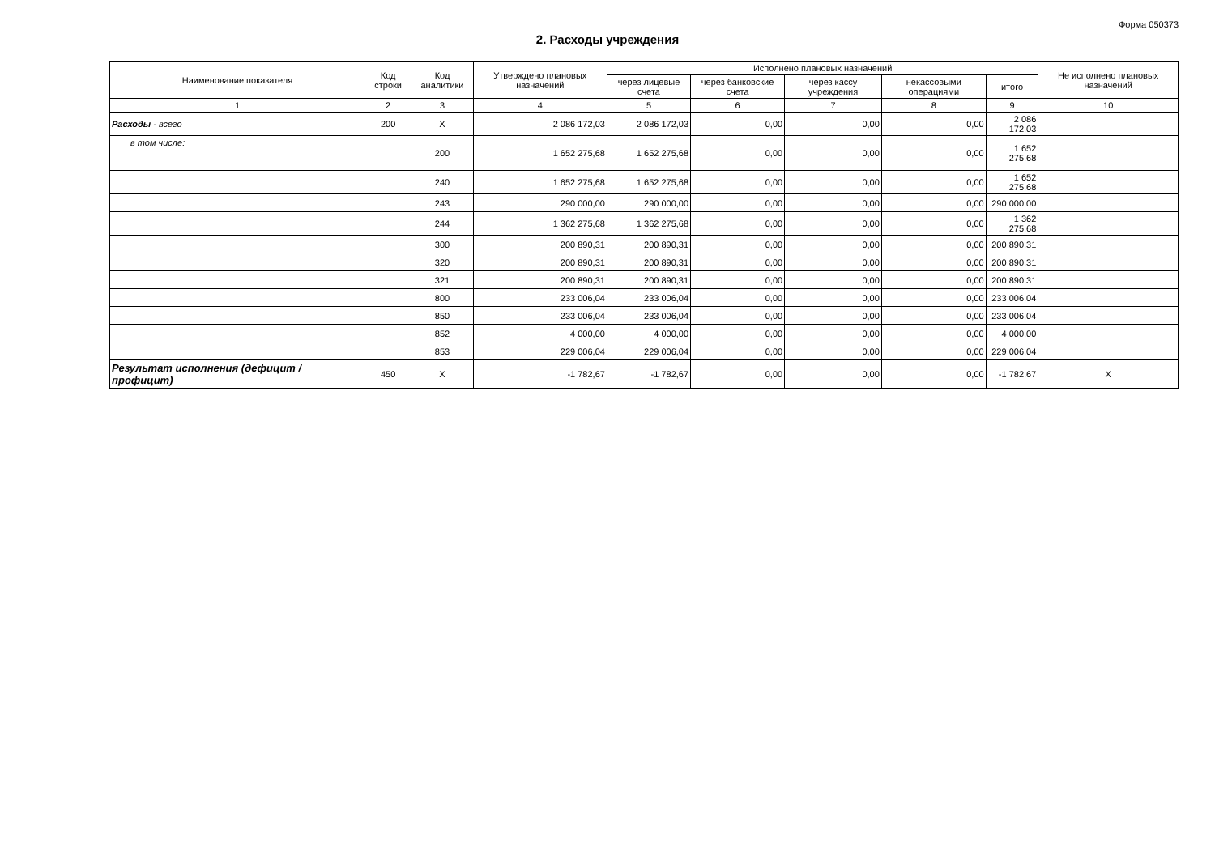Форма 050373
2. Расходы учреждения
| Наименование показателя | Код строки | Код аналитики | Утверждено плановых назначений | Исполнено плановых назначений | | | | | Не исполнено плановых назначений |
| --- | --- | --- | --- | --- | --- | --- | --- | --- | --- |
| | | | | через лицевые счета | через банковские счета | через кассу учреждения | некассовыми операциями | итого | |
| 1 | 2 | 3 | 4 | 5 | 6 | 7 | 8 | 9 | 10 |
| Расходы - всего | 200 | X | 2 086 172,03 | 2 086 172,03 | 0,00 | 0,00 | 0,00 | 2 086 172,03 | |
| в том числе: | | 200 | 1 652 275,68 | 1 652 275,68 | 0,00 | 0,00 | 0,00 | 1 652 275,68 | |
| | | 240 | 1 652 275,68 | 1 652 275,68 | 0,00 | 0,00 | 0,00 | 1 652 275,68 | |
| | | 243 | 290 000,00 | 290 000,00 | 0,00 | 0,00 | 0,00 | 290 000,00 | |
| | | 244 | 1 362 275,68 | 1 362 275,68 | 0,00 | 0,00 | 0,00 | 1 362 275,68 | |
| | | 300 | 200 890,31 | 200 890,31 | 0,00 | 0,00 | 0,00 | 200 890,31 | |
| | | 320 | 200 890,31 | 200 890,31 | 0,00 | 0,00 | 0,00 | 200 890,31 | |
| | | 321 | 200 890,31 | 200 890,31 | 0,00 | 0,00 | 0,00 | 200 890,31 | |
| | | 800 | 233 006,04 | 233 006,04 | 0,00 | 0,00 | 0,00 | 233 006,04 | |
| | | 850 | 233 006,04 | 233 006,04 | 0,00 | 0,00 | 0,00 | 233 006,04 | |
| | | 852 | 4 000,00 | 4 000,00 | 0,00 | 0,00 | 0,00 | 4 000,00 | |
| | | 853 | 229 006,04 | 229 006,04 | 0,00 | 0,00 | 0,00 | 229 006,04 | |
| Результат исполнения (дефицит / профицит) | 450 | X | -1 782,67 | -1 782,67 | 0,00 | 0,00 | 0,00 | -1 782,67 | X |